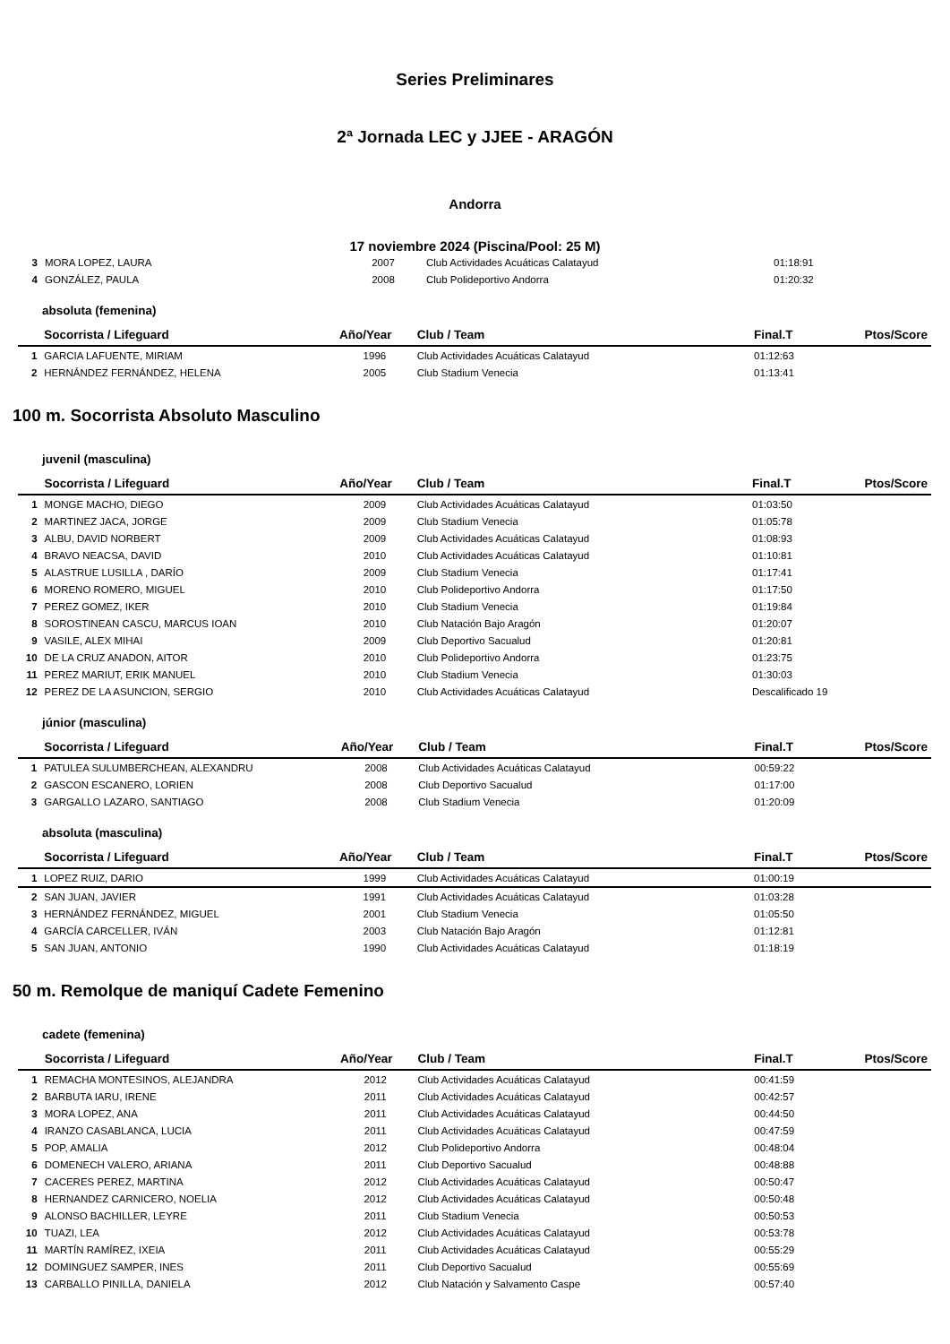Series Preliminares
2ª Jornada LEC y JJEE - ARAGÓN
Andorra
17 noviembre 2024 (Piscina/Pool: 25 M)
| 3 | MORA LOPEZ, LAURA | 2007 | Club Actividades Acuáticas Calatayud | 01:18:91 | |
| 4 | GONZÁLEZ, PAULA | 2008 | Club Polideportivo Andorra | 01:20:32 | |
absoluta (femenina)
| | Socorrista / Lifeguard | Año/Year | Club / Team | Final.T | Ptos/Score |
| --- | --- | --- | --- | --- | --- |
| 1 | GARCIA LAFUENTE, MIRIAM | 1996 | Club Actividades Acuáticas Calatayud | 01:12:63 | |
| 2 | HERNÁNDEZ FERNÁNDEZ, HELENA | 2005 | Club Stadium Venecia | 01:13:41 | |
100 m. Socorrista Absoluto Masculino
juvenil (masculina)
| | Socorrista / Lifeguard | Año/Year | Club / Team | Final.T | Ptos/Score |
| --- | --- | --- | --- | --- | --- |
| 1 | MONGE MACHO, DIEGO | 2009 | Club Actividades Acuáticas Calatayud | 01:03:50 | |
| 2 | MARTINEZ JACA, JORGE | 2009 | Club Stadium Venecia | 01:05:78 | |
| 3 | ALBU, DAVID NORBERT | 2009 | Club Actividades Acuáticas Calatayud | 01:08:93 | |
| 4 | BRAVO NEACSA, DAVID | 2010 | Club Actividades Acuáticas Calatayud | 01:10:81 | |
| 5 | ALASTRUE LUSILLA , DARÍO | 2009 | Club Stadium Venecia | 01:17:41 | |
| 6 | MORENO ROMERO, MIGUEL | 2010 | Club Polideportivo Andorra | 01:17:50 | |
| 7 | PEREZ GOMEZ, IKER | 2010 | Club Stadium Venecia | 01:19:84 | |
| 8 | SOROSTINEAN CASCU, MARCUS IOAN | 2010 | Club Natación Bajo Aragón | 01:20:07 | |
| 9 | VASILE, ALEX MIHAI | 2009 | Club Deportivo Sacualud | 01:20:81 | |
| 10 | DE LA CRUZ ANADON, AITOR | 2010 | Club Polideportivo Andorra | 01:23:75 | |
| 11 | PEREZ MARIUT, ERIK MANUEL | 2010 | Club Stadium Venecia | 01:30:03 | |
| 12 | PEREZ DE LA ASUNCION, SERGIO | 2010 | Club Actividades Acuáticas Calatayud | Descalificado 19 | |
júnior (masculina)
| | Socorrista / Lifeguard | Año/Year | Club / Team | Final.T | Ptos/Score |
| --- | --- | --- | --- | --- | --- |
| 1 | PATULEA SULUMBERCHEAN, ALEXANDRU | 2008 | Club Actividades Acuáticas Calatayud | 00:59:22 | |
| 2 | GASCON ESCANERO, LORIEN | 2008 | Club Deportivo Sacualud | 01:17:00 | |
| 3 | GARGALLO LAZARO, SANTIAGO | 2008 | Club Stadium Venecia | 01:20:09 | |
absoluta (masculina)
| | Socorrista / Lifeguard | Año/Year | Club / Team | Final.T | Ptos/Score |
| --- | --- | --- | --- | --- | --- |
| 1 | LOPEZ RUIZ, DARIO | 1999 | Club Actividades Acuáticas Calatayud | 01:00:19 | |
| 2 | SAN JUAN, JAVIER | 1991 | Club Actividades Acuáticas Calatayud | 01:03:28 | |
| 3 | HERNÁNDEZ FERNÁNDEZ, MIGUEL | 2001 | Club Stadium Venecia | 01:05:50 | |
| 4 | GARCÍA CARCELLER, IVÁN | 2003 | Club Natación Bajo Aragón | 01:12:81 | |
| 5 | SAN JUAN, ANTONIO | 1990 | Club Actividades Acuáticas Calatayud | 01:18:19 | |
50 m. Remolque de maniquí Cadete Femenino
cadete (femenina)
| | Socorrista / Lifeguard | Año/Year | Club / Team | Final.T | Ptos/Score |
| --- | --- | --- | --- | --- | --- |
| 1 | REMACHA MONTESINOS, ALEJANDRA | 2012 | Club Actividades Acuáticas Calatayud | 00:41:59 | |
| 2 | BARBUTA IARU, IRENE | 2011 | Club Actividades Acuáticas Calatayud | 00:42:57 | |
| 3 | MORA LOPEZ, ANA | 2011 | Club Actividades Acuáticas Calatayud | 00:44:50 | |
| 4 | IRANZO CASABLANCA, LUCIA | 2011 | Club Actividades Acuáticas Calatayud | 00:47:59 | |
| 5 | POP, AMALIA | 2012 | Club Polideportivo Andorra | 00:48:04 | |
| 6 | DOMENECH VALERO, ARIANA | 2011 | Club Deportivo Sacualud | 00:48:88 | |
| 7 | CACERES PEREZ, MARTINA | 2012 | Club Actividades Acuáticas Calatayud | 00:50:47 | |
| 8 | HERNANDEZ CARNICERO, NOELIA | 2012 | Club Actividades Acuáticas Calatayud | 00:50:48 | |
| 9 | ALONSO BACHILLER, LEYRE | 2011 | Club Stadium Venecia | 00:50:53 | |
| 10 | TUAZI, LEA | 2012 | Club Actividades Acuáticas Calatayud | 00:53:78 | |
| 11 | MARTÍN RAMÍREZ, IXEIA | 2011 | Club Actividades Acuáticas Calatayud | 00:55:29 | |
| 12 | DOMINGUEZ SAMPER, INES | 2011 | Club Deportivo Sacualud | 00:55:69 | |
| 13 | CARBALLO PINILLA, DANIELA | 2012 | Club Natación y Salvamento Caspe | 00:57:40 | |